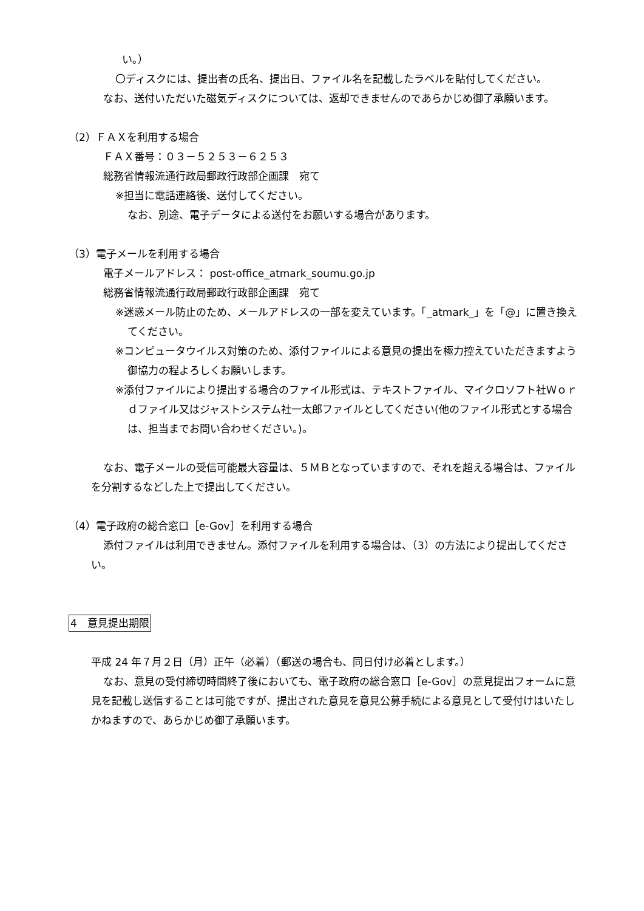い。）
〇ディスクには、提出者の氏名、提出日、ファイル名を記載したラベルを貼付してください。
なお、送付いただいた磁気ディスクについては、返却できませんのであらかじめ御了承願います。
（2）ＦＡＸを利用する場合
ＦＡＸ番号：０３－５２５３－６２５３
総務省情報流通行政局郵政行政部企画課　宛て
※担当に電話連絡後、送付してください。
なお、別途、電子データによる送付をお願いする場合があります。
（3）電子メールを利用する場合
電子メールアドレス： post-office_atmark_soumu.go.jp
総務省情報流通行政局郵政行政部企画課　宛て
※迷惑メール防止のため、メールアドレスの一部を変えています。「_atmark_」を「@」に置き換えてください。
※コンピュータウイルス対策のため、添付ファイルによる意見の提出を極力控えていただきますよう御協力の程よろしくお願いします。
※添付ファイルにより提出する場合のファイル形式は、テキストファイル、マイクロソフト社Ｗｏｒｄファイル又はジャストシステム社一太郎ファイルとしてください(他のファイル形式とする場合は、担当までお問い合わせください。)。
なお、電子メールの受信可能最大容量は、５ＭＢとなっていますので、それを超える場合は、ファイルを分割するなどした上で提出してください。
（4）電子政府の総合窓口［e-Gov］を利用する場合
添付ファイルは利用できません。添付ファイルを利用する場合は、（3）の方法により提出してください。
4　意見提出期限
平成 24 年７月２日（月）正午（必着）（郵送の場合も、同日付け必着とします。）
なお、意見の受付締切時間終了後においても、電子政府の総合窓口［e-Gov］の意見提出フォームに意見を記載し送信することは可能ですが、提出された意見を意見公募手続による意見として受付けはいたしかねますので、あらかじめ御了承願います。